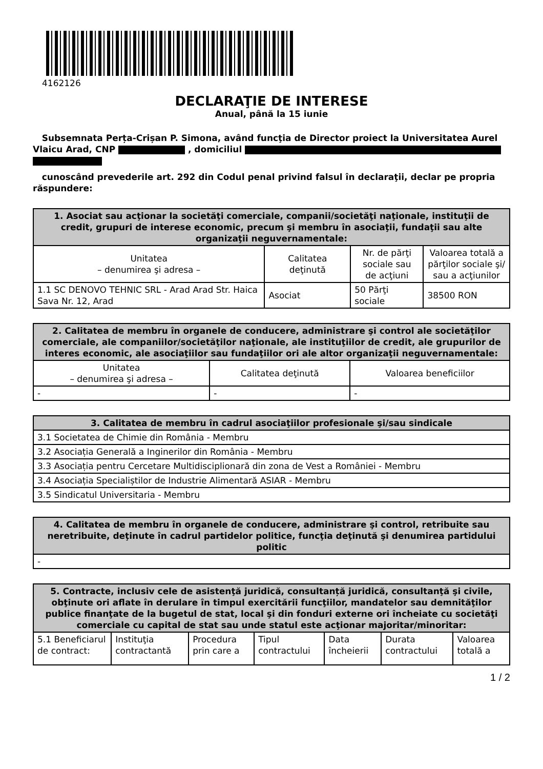4162126
DECLARAŢIE DE INTERESE
Anual, până la 15 iunie
Subsemnata Perța-Crișan P. Simona, având funcţia de Director proiect la Universitatea Aurel Vlaicu Arad, CNP , domiciliul
cunoscând prevederile art. 292 din Codul penal privind falsul în declaraţii, declar pe propria răspundere:
| 1. Asociat sau acţionar la societăţi comerciale, companii/societăţi naţionale, instituţii de credit, grupuri de interese economic, precum şi membru în asociaţii, fundaţii sau alte organizaţii neguvernamentale: | | | |
| --- | --- | --- | --- |
| Unitatea – denumirea şi adresa – | Calitatea deţinută | Nr. de părţi sociale sau de acţiuni | Valoarea totală a părţilor sociale şi/ sau a acţiunilor |
| 1.1 SC DENOVO TEHNIC SRL - Arad Arad Str. Haica Sava Nr. 12, Arad | Asociat | 50 Părţi sociale | 38500 RON |
| 2. Calitatea de membru în organele de conducere, administrare şi control ale societăţilor comerciale, ale companiilor/societăţilor naţionale, ale instituţiilor de credit, ale grupurilor de interes economic, ale asociaţiilor sau fundaţiilor ori ale altor organizaţii neguvernamentale: | | |
| --- | --- | --- |
| Unitatea – denumirea şi adresa – | Calitatea deţinută | Valoarea beneficiilor |
| - | - | - |
| 3. Calitatea de membru în cadrul asociaţiilor profesionale şi/sau sindicale |
| --- |
| 3.1 Societatea de Chimie din România - Membru |
| 3.2 Asociația Generală a Inginerilor din România - Membru |
| 3.3 Asociația pentru Cercetare Multidisciplionară din zona de Vest a României - Membru |
| 3.4 Asociația Specialiștilor de Industrie Alimentară ASIAR - Membru |
| 3.5 Sindicatul Universitaria - Membru |
| 4. Calitatea de membru în organele de conducere, administrare şi control, retribuite sau neretribuite, deţinute în cadrul partidelor politice, funcţia deţinută şi denumirea partidului politic |
| --- |
| - |
| 5. Contracte, inclusiv cele de asistenţă juridică, consultanță juridică, consultanţă şi civile, obţinute ori aflate în derulare în timpul exercitării funcţiilor, mandatelor sau demnităţilor publice finanţate de la bugetul de stat, local şi din fonduri externe ori încheiate cu societăţi comerciale cu capital de stat sau unde statul este acţionar majoritar/minoritar: | | | | | | |
| --- | --- | --- | --- | --- | --- | --- |
| 5.1 Beneficiarul de contract: | Instituţia contractantă | Procedura prin care a | Tipul contractului | Data încheierii | Durata contractului | Valoarea totală a |
1 / 2